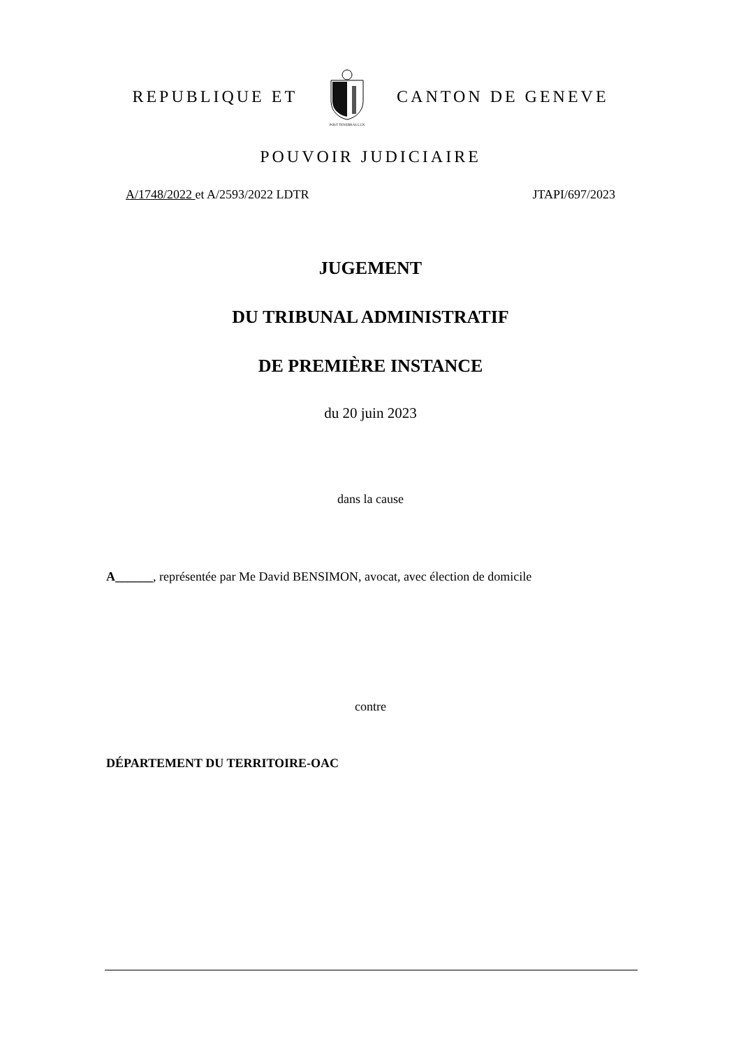REPUBLIQUE ET
POST TENEBRAS LUX
CANTON DE GENEVE
POUVOIR JUDICIAIRE
A/1748/2022 et A/2593/2022 LDTR JTAPI/697/2023
JUGEMENT
DU TRIBUNAL ADMINISTRATIF
DE PREMIÈRE INSTANCE
du 20 juin 2023
dans la cause
A______, représentée par Me David BENSIMON, avocat, avec élection de domicile
contre
DÉPARTEMENT DU TERRITOIRE-OAC